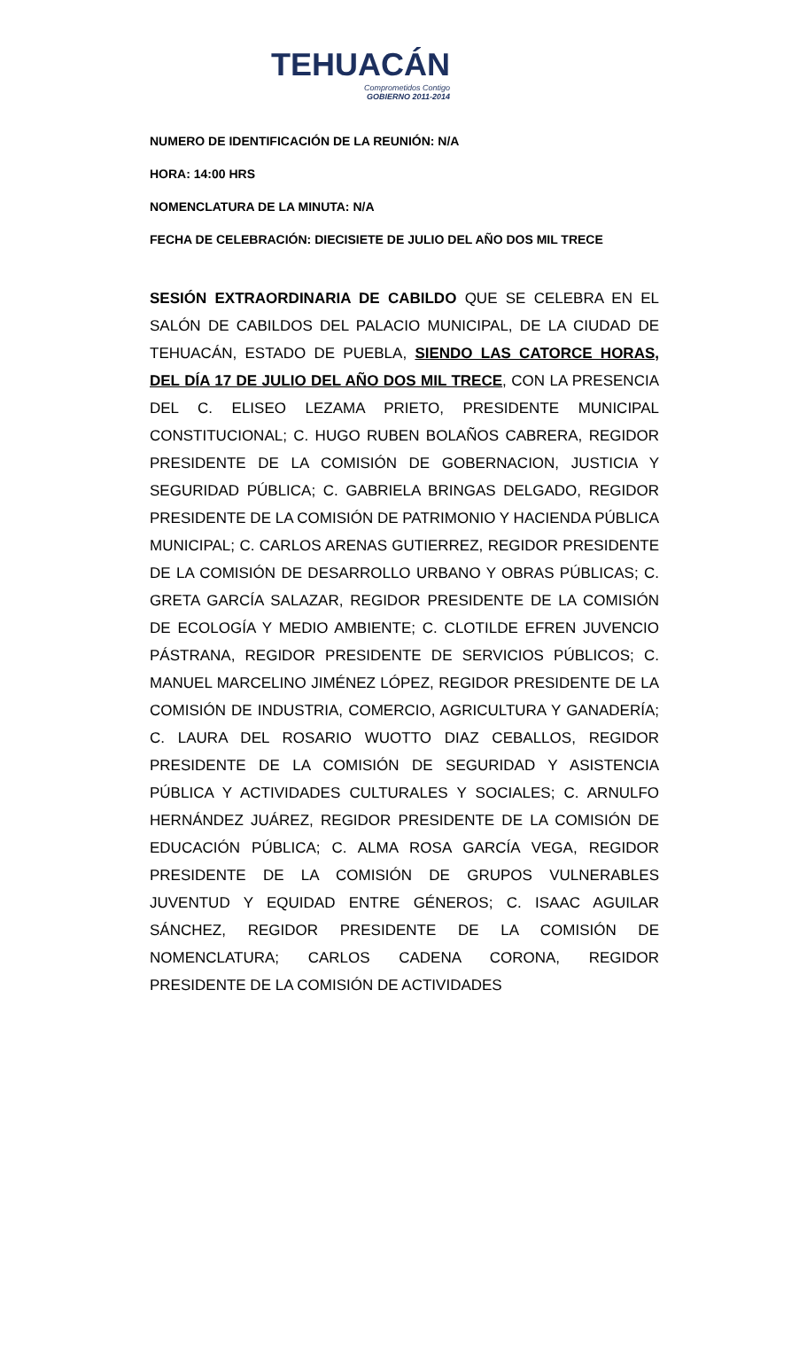TEHUACÁN
Comprometidos Contigo
GOBIERNO 2011-2014
NUMERO DE IDENTIFICACIÓN DE LA REUNIÓN: N/A
HORA: 14:00 HRS
NOMENCLATURA DE LA MINUTA: N/A
FECHA DE CELEBRACIÓN: DIECISIETE DE JULIO DEL AÑO DOS MIL TRECE
SESIÓN EXTRAORDINARIA DE CABILDO QUE SE CELEBRA EN EL SALÓN DE CABILDOS DEL PALACIO MUNICIPAL, DE LA CIUDAD DE TEHUACÁN, ESTADO DE PUEBLA, SIENDO LAS CATORCE HORAS, DEL DÍA 17 DE JULIO DEL AÑO DOS MIL TRECE, CON LA PRESENCIA DEL C. ELISEO LEZAMA PRIETO, PRESIDENTE MUNICIPAL CONSTITUCIONAL; C. HUGO RUBEN BOLAÑOS CABRERA, REGIDOR PRESIDENTE DE LA COMISIÓN DE GOBERNACION, JUSTICIA Y SEGURIDAD PÚBLICA; C. GABRIELA BRINGAS DELGADO, REGIDOR PRESIDENTE DE LA COMISIÓN DE PATRIMONIO Y HACIENDA PÚBLICA MUNICIPAL; C. CARLOS ARENAS GUTIERREZ, REGIDOR PRESIDENTE DE LA COMISIÓN DE DESARROLLO URBANO Y OBRAS PÚBLICAS; C. GRETA GARCÍA SALAZAR, REGIDOR PRESIDENTE DE LA COMISIÓN DE ECOLOGÍA Y MEDIO AMBIENTE; C. CLOTILDE EFREN JUVENCIO PÁSTRANA, REGIDOR PRESIDENTE DE SERVICIOS PÚBLICOS; C. MANUEL MARCELINO JIMÉNEZ LÓPEZ, REGIDOR PRESIDENTE DE LA COMISIÓN DE INDUSTRIA, COMERCIO, AGRICULTURA Y GANADERÍA; C. LAURA DEL ROSARIO WUOTTO DIAZ CEBALLOS, REGIDOR PRESIDENTE DE LA COMISIÓN DE SEGURIDAD Y ASISTENCIA PÚBLICA Y ACTIVIDADES CULTURALES Y SOCIALES; C. ARNULFO HERNÁNDEZ JUÁREZ, REGIDOR PRESIDENTE DE LA COMISIÓN DE EDUCACIÓN PÚBLICA; C. ALMA ROSA GARCÍA VEGA, REGIDOR PRESIDENTE DE LA COMISIÓN DE GRUPOS VULNERABLES JUVENTUD Y EQUIDAD ENTRE GÉNEROS; C. ISAAC AGUILAR SÁNCHEZ, REGIDOR PRESIDENTE DE LA COMISIÓN DE NOMENCLATURA; CARLOS CADENA CORONA, REGIDOR PRESIDENTE DE LA COMISIÓN DE ACTIVIDADES